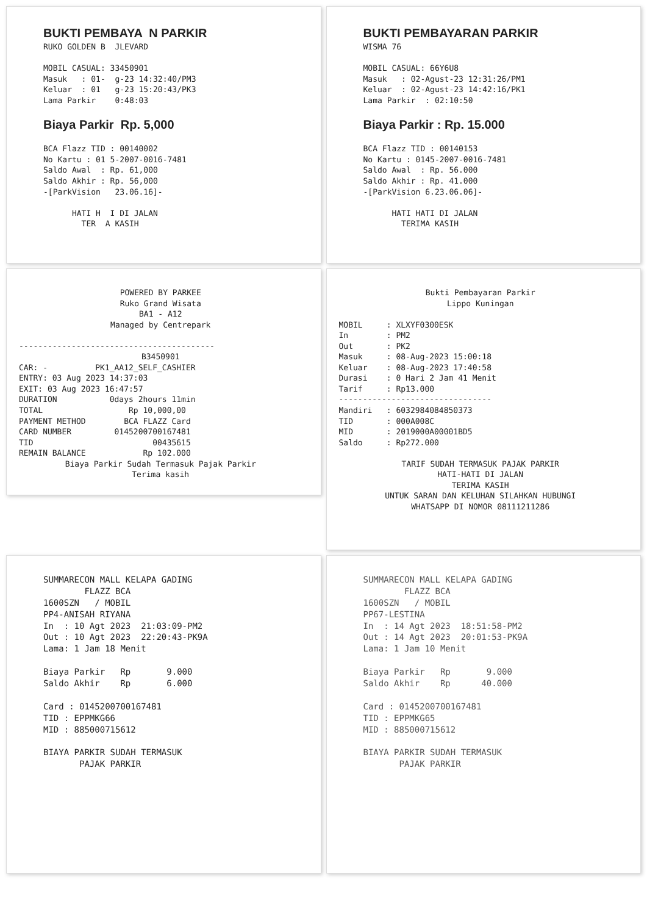BUKTI PEMBAYA N PARKIR RUKO GOLDEN B JLEVARD MOBIL CASUAL: 33450901 Masuk : 01- g-23 14:32:40/PM3 Keluar : 01 g-23 15:20:43/PK3 Lama Parkir 0:48:03 Biaya Parkir Rp. 5,000 BCA Flazz TID : 00140002 No Kartu : 01 5-2007-0016-7481 Saldo Awal : Rp. 61,000 Saldo Akhir : Rp. 56,000 -[ParkVision 23.06.16]- HATI H I DI JALAN TER A KASIH
BUKTI PEMBAYARAN PARKIR WISMA 76 MOBIL CASUAL: 66Y6U8 Masuk : 02-Agust-23 12:31:26/PM1 Keluar : 02-Agust-23 14:42:16/PK1 Lama Parkir : 02:10:50 Biaya Parkir : Rp. 15.000 BCA Flazz TID : 00140153 No Kartu : 0145-2007-0016-7481 Saldo Awal : Rp. 56.000 Saldo Akhir : Rp. 41.000 -[ParkVision 6.23.06.06]- HATI HATI DI JALAN TERIMA KASIH
POWERED BY PARKEE Ruko Grand Wisata BA1 - A12 Managed by Centrepark
-----------------------------------------
B3450901
CAR: - PK1_AA12_SELF_CASHIER ENTRY: 03 Aug 2023 14:37:03 EXIT: 03 Aug 2023 16:47:57 DURATION 0days 2hours 11min TOTAL Rp 10,000,00 PAYMENT METHOD BCA FLAZZ Card CARD NUMBER 0145200700167481 TID 00435615 REMAIN BALANCE Rp 102.000
Biaya Parkir Sudah Termasuk Pajak Parkir Terima kasih
Bukti Pembayaran Parkir Lippo Kuningan
MOBIL : XLXYF0300ESK In : PM2 Out : PK2 Masuk : 08-Aug-2023 15:00:18 Keluar : 08-Aug-2023 17:40:58 Durasi : 0 Hari 2 Jam 41 Menit Tarif : Rp13.000 -------------------------------- Mandiri : 6032984084850373 TID : 000A008C MID : 2019000A00001BD5 Saldo : Rp272.000
TARIF SUDAH TERMASUK PAJAK PARKIR HATI-HATI DI JALAN TERIMA KASIH UNTUK SARAN DAN KELUHAN SILAHKAN HUBUNGI WHATSAPP DI NOMOR 08111211286
SUMMARECON MALL KELAPA GADING FLAZZ BCA 1600SZN / MOBIL PP4-ANISAH RIYANA In : 10 Agt 2023 21:03:09-PM2 Out : 10 Agt 2023 22:20:43-PK9A Lama: 1 Jam 18 Menit Biaya Parkir Rp 9.000 Saldo Akhir Rp 6.000 Card : 0145200700167481 TID : EPPMKG66 MID : 885000715612 BIAYA PARKIR SUDAH TERMASUK PAJAK PARKIR
SUMMARECON MALL KELAPA GADING FLAZZ BCA 1600SZN / MOBIL PP67-LESTINA In : 14 Agt 2023 18:51:58-PM2 Out : 14 Agt 2023 20:01:53-PK9A Lama: 1 Jam 10 Menit Biaya Parkir Rp 9.000 Saldo Akhir Rp 40.000 Card : 0145200700167481 TID : EPPMKG65 MID : 885000715612 BIAYA PARKIR SUDAH TERMASUK PAJAK PARKIR